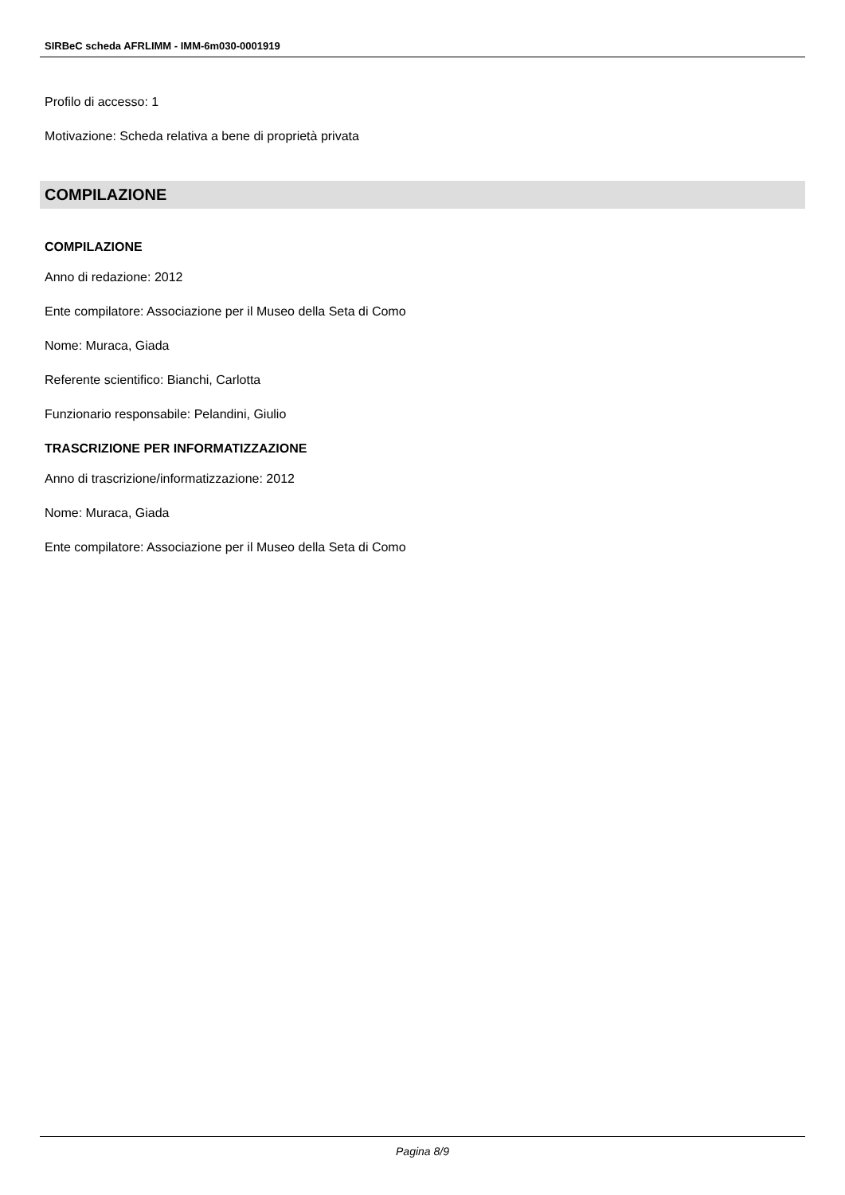SIRBeC scheda AFRLIMM - IMM-6m030-0001919
Profilo di accesso: 1
Motivazione: Scheda relativa a bene di proprietà privata
COMPILAZIONE
COMPILAZIONE
Anno di redazione: 2012
Ente compilatore: Associazione per il Museo della Seta di Como
Nome: Muraca, Giada
Referente scientifico: Bianchi, Carlotta
Funzionario responsabile: Pelandini, Giulio
TRASCRIZIONE PER INFORMATIZZAZIONE
Anno di trascrizione/informatizzazione: 2012
Nome: Muraca, Giada
Ente compilatore: Associazione per il Museo della Seta di Como
Pagina 8/9